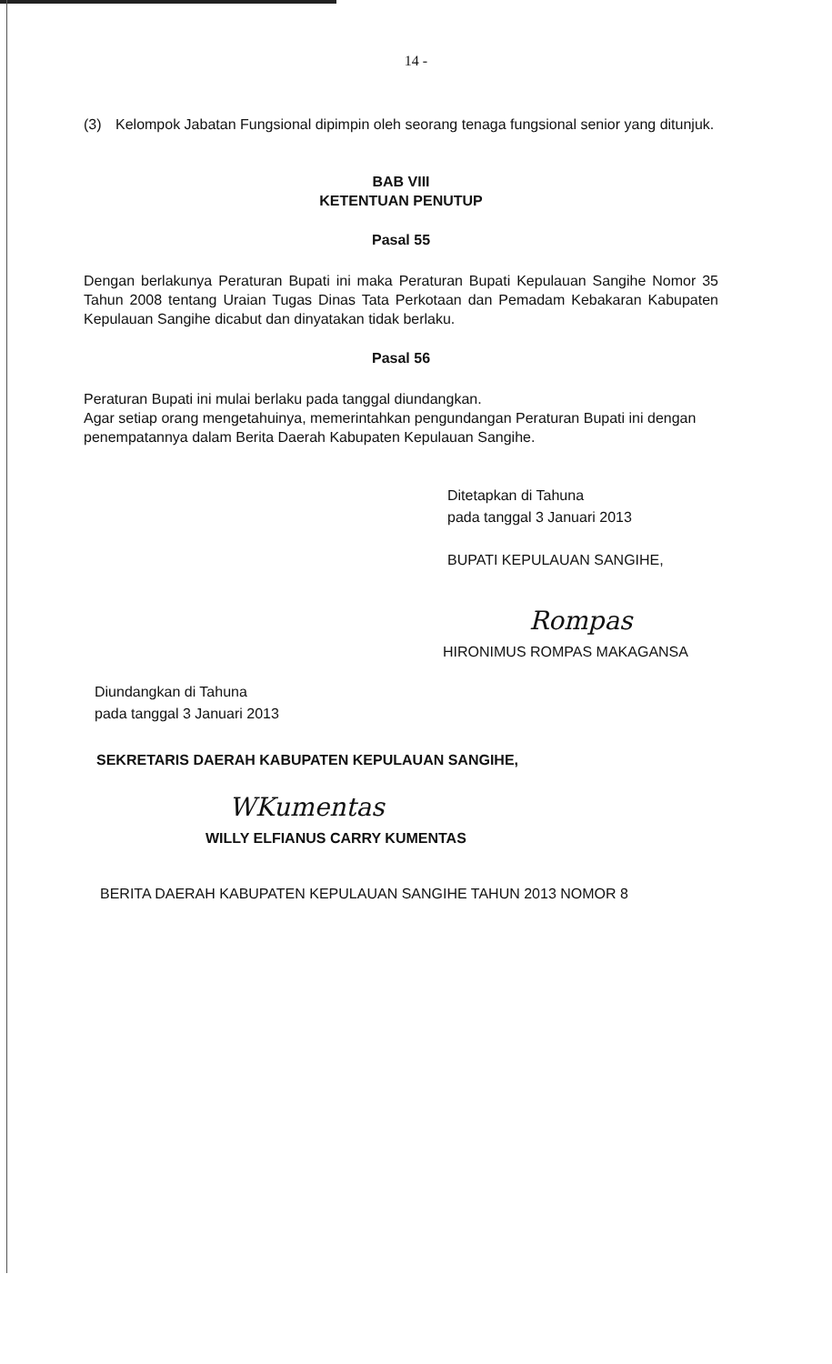14 -
(3) Kelompok Jabatan Fungsional dipimpin oleh seorang tenaga fungsional senior yang ditunjuk.
BAB VIII
KETENTUAN PENUTUP
Pasal 55
Dengan berlakunya Peraturan Bupati ini maka Peraturan Bupati Kepulauan Sangihe Nomor 35 Tahun 2008 tentang Uraian Tugas Dinas Tata Perkotaan dan Pemadam Kebakaran Kabupaten Kepulauan Sangihe dicabut dan dinyatakan tidak berlaku.
Pasal 56
Peraturan Bupati ini mulai berlaku pada tanggal diundangkan.
Agar setiap orang mengetahuinya, memerintahkan pengundangan Peraturan Bupati ini dengan penempatannya dalam Berita Daerah Kabupaten Kepulauan Sangihe.
Ditetapkan di Tahuna
pada tanggal 3 Januari 2013
BUPATI KEPULAUAN SANGIHE,
Rompas
HIRONIMUS ROMPAS MAKAGANSA
Diundangkan di Tahuna
pada tanggal 3 Januari 2013
SEKRETARIS DAERAH KABUPATEN KEPULAUAN SANGIHE,
WKumentas
WILLY ELFIANUS CARRY KUMENTAS
BERITA DAERAH KABUPATEN KEPULAUAN SANGIHE TAHUN 2013 NOMOR 8